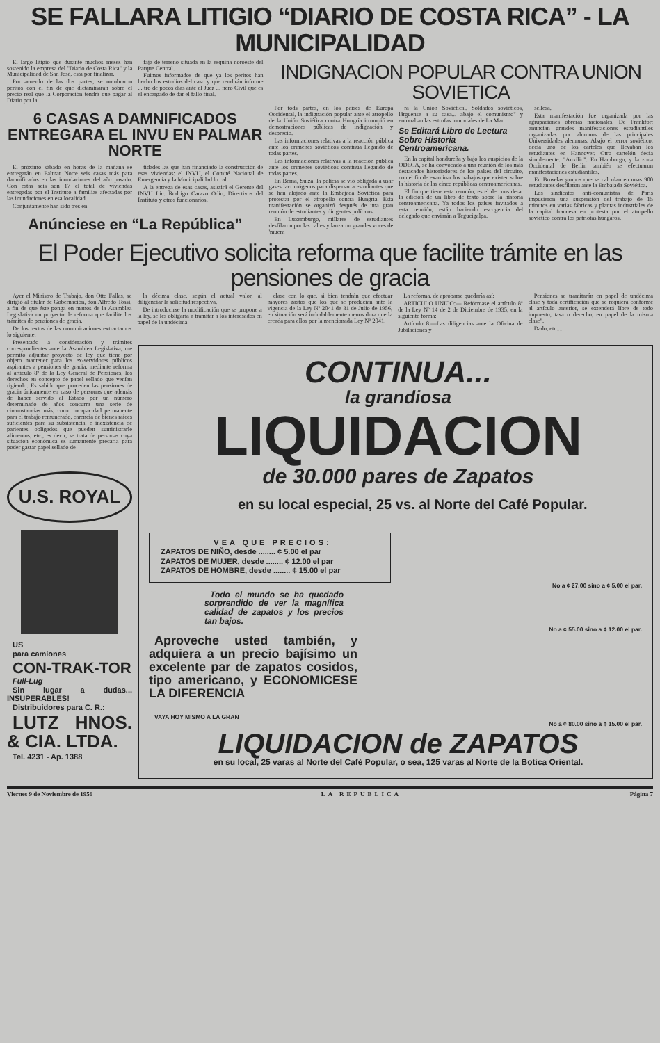SE FALLARA LITIGIO “DIARIO DE COSTA RICA” - LA MUNICIPALIDAD
El largo litigio que durante muchos meses han sostenido la empresa del "Diario de Costa Rica" y la Municipalidad de San José, está por finalizar.
Por acuerdo de las dos partes, se nombraron peritos con el fin de que dictaminaran sobre el precio real que la Corporación tendrá que pagar al Diario por la
faja de terreno situada en la esquina noroeste del Parque Central.
Fuimos informados de que ya los peritos han hecho los estudios del caso y que rendirán informe ... tro de pocos días ante el Juez ... nero Civil que es el encargado de dar el fallo final.
6 CASAS A DAMNIFICADOS ENTREGARA EL INVU EN PALMAR NORTE
El próximo sábado en horas de la mañana se entregarán en Palmar Norte seis casas más para damnificados en las inundaciones del año pasado. Con estas seis son 17 el total de viviendas entregadas por el Instituto a familias afectadas por las inundaciones en esa localidad.
Conjuntamente han sido tres en
tidades las que han financiado la construcción de esas viviendas: el INVU, el Comité Nacional de Emergencia y la Municipalidad lo cal.
A la entrega de esas casas, asistirá el Gerente del INVU Lic. Rodrigo Carazo Odio, Directivos del Instituto y otros funcionarios.
Anúnciese en “La República”
INDIGNACION POPULAR CONTRA UNION SOVIETICA
Por tods partes, en los países de Europa Occidental, la indignación popular ante el atropello de la Unión Soviética contra Hungría irrumpió en demostraciones públicas de indignación y desprecio.
Las informaciones relativas a la reacción pública ante los crímenes soviéticos continúa llegando de todas partes.
Las informaciones relativas a la reacción pública ante los crímenes soviéticos continúa llegando de todas partes.
En Berna, Suiza, la policía se vió obligada a usar gases lacrimógenos para dispersar a estudiantes que se han alojado ante la Embajada Soviética para protestar por el atropello contra Hungría. Esta manifestación se organizó después de una gran reunión de estudiantes y dirigentes políticos.
En Luxemburgo, millares de estudiantes desfilaron por las calles y lanzaron grandes voces de 'muera
ra la Unión Soviética'. Soldados soviéticos, lárguense a su casa... abajo el comunismo" y entonaban las estrofas inmortales de La Mar
Se Editará Libro de Lectura Sobre Historia Centroamericana.
En la capital hondureña y bajo los auspicios de la ODECA, se ha convocado a una reunión de los más destacados historiadores de los países del circuito, con el fin de examinar los trabajos que existen sobre la historia de las cinco repúblicas centroamericanas.
El fin que tiene esta reunión, es el de considerar la edición de un libro de texto sobre la historia centroamericana. Ya todos los países invitados a esta reunión, están haciendo escogencia del delegado que enviarán a Tegucigalpa.
sellesa.
Esta manifestación fue organizada por las agrupaciones obreras nacionales. De Frankfort anuncian grandes manifestaciones estudiantiles organizadas por alumnos de las principales Universidades alemanas. Abajo el terror soviético, decía uno de los carteles que llevaban los estudiantes en Hannover. Otro cartelón decía simplemente: "Auxilio". En Hamburgo, y la zona Occidental de Berlín también se efectuaron manifestaciones estudiantiles.
En Bruselas grupos que se calculan en unas 900 estudiantes desfilaron ante la Embajada Soviética.
Los sindicatos anti-comunistas de Paris impusieron una suspensión del trabajo de 15 minutos en varias fábricas y plantas industriales de la capital francesa en protesta por el atropello soviético contra los patriotas húngaros.
El Poder Ejecutivo solicita reforma que facilite trámite en las pensiones de gracia
Ayer el Ministro de Trabajo, don Otto Fallas, se dirigió al titular de Gobernación, don Alfredo Tossi, a fin de que éste ponga en manos de la Asamblea Legislativa un proyecto de reforma que facilite los trámites de pensiones de gracia.
De los textos de las comunicaciones extractamos lo siguiente:
la décima clase, según el actual valor, al diligenciar la solicitud respectiva.
De introducirse la modificación que se propone a la ley, se les obligaría a tramitar a los interesados en papel de la undécima
clase con lo que, si bien tendrán que efectuar mayores gastos que los que se producían ante la vigencia de la Ley Nº 2041 de 31 de Julio de 1956, en situación será indudablemente menos dura que la creada para ellos por la mencionada Ley Nº 2041.
La reforma, de aprobarse quedaría así:
ARTICULO UNICO:— Refórmase el artículo 8º de la Ley Nº 14 de 2 de Diciembre de 1935, en la siguiente forma:
Artículo 8.—Las diligencias ante la Oficina de Jubilaciones y
Pensiones se tramitarán en papel de undécima clase y toda certificación que se requiera conforme al artículo anterior, se extenderá libre de todo impuesto, tasa o derecho, en papel de la misma clase".
Dado, etc....
Presentado a consideración y trámites correspondientes ante la Asamblea Legislativa, me permito adjuntar proyecto de ley que tiene por objeto mantener para los ex-servidores públicos aspirantes a pensiones de gracia, mediante reforma al artículo 8º de la Ley General de Pensiones, los derechos en concepto de papel sellado que venían rigiendo. Es sabido que proceden las pensiones de gracia únicamente en caso de personas que además de haber servido al Estado por un número determinado de años concurra una serie de circunstancias más, como incapacidad permanente para el trabajo remunerado, carencia de bienes raíces suficientes para su subsistencia, e inexistencia de parientes obligados que pueden suministrarle alimentos, etc.; es decir, se trata de personas cuya situación económica es sumamente precaria para poder gastar papel sellado de
U.S. ROYAL
US
para camiones
CON-TRAK-TOR
Full-Lug
Sin lugar a dudas... INSUPERABLES!
Distribuidores para C. R.:
LUTZ HNOS. & CIA. LTDA.
Tel. 4231 - Ap. 1388
CONTINUA...
la grandiosa
LIQUIDACION
de 30.000 pares de Zapatos
en su local especial, 25 vs. al Norte del Café Popular.
VEA QUE PRECIOS:
ZAPATOS DE NIÑO, desde ........ ¢ 5.00 el par
ZAPATOS DE MUJER, desde ........ ¢ 12.00 el par
ZAPATOS DE HOMBRE, desde ........ ¢ 15.00 el par
No a ¢ 27.00 sino a ¢ 5.00 el par.
Todo el mundo se ha quedado sorprendido de ver la magnífica calidad de zapatos y los precios tan bajos.
No a ¢ 55.00 sino a ¢ 12.00 el par.
Aproveche usted también, y adquiera a un precio bajísimo un excelente par de zapatos cosidos, tipo americano, y ECONOMICESE LA DIFERENCIA
VAYA HOY MISMO A LA GRAN
No a ¢ 80.00 sino a ¢ 15.00 el par.
LIQUIDACION de ZAPATOS
en su local, 25 varas al Norte del Café Popular, o sea, 125 varas al Norte de la Botica Oriental.
Viernes 9 de Noviembre de 1956 LA REPUBLICA Página 7